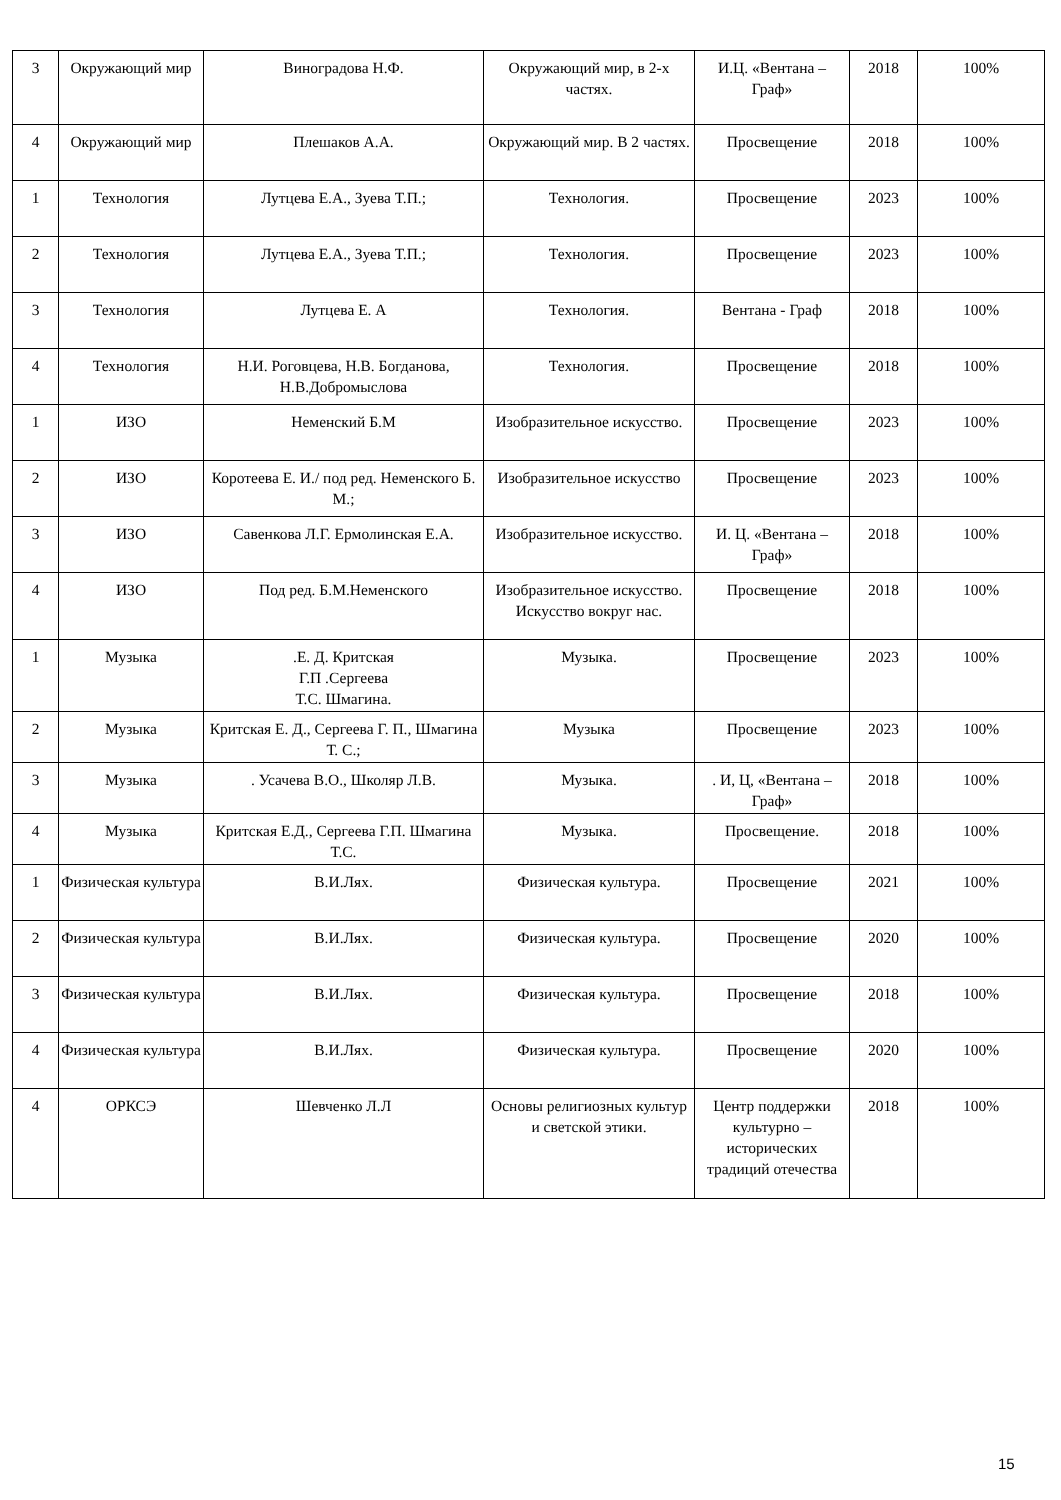| 3 | Окружающий мир | Виноградова Н.Ф. | Окружающий мир, в 2-х частях. | И.Ц. «Вентана – Граф» | 2018 | 100% |
| 4 | Окружающий мир | Плешаков А.А. | Окружающий мир. В 2 частях. | Просвещение | 2018 | 100% |
| 1 | Технология | Лутцева Е.А., Зуева Т.П.; | Технология. | Просвещение | 2023 | 100% |
| 2 | Технология | Лутцева Е.А., Зуева Т.П.; | Технология. | Просвещение | 2023 | 100% |
| 3 | Технология | Лутцева Е. А | Технология. | Вентана - Граф | 2018 | 100% |
| 4 | Технология | Н.И. Роговцева, Н.В. Богданова, Н.В.Добромыслова | Технология. | Просвещение | 2018 | 100% |
| 1 | ИЗО | Неменский Б.М | Изобразительное искусство. | Просвещение | 2023 | 100% |
| 2 | ИЗО | Коротеева Е. И./ под ред. Неменского Б. М.; | Изобразительное искусство | Просвещение | 2023 | 100% |
| 3 | ИЗО | Савенкова Л.Г. Ермолинская Е.А. | Изобразительное искусство. | И. Ц. «Вентана – Граф» | 2018 | 100% |
| 4 | ИЗО | Под ред. Б.М.Неменского | Изобразительное искусство. Искусство вокруг нас. | Просвещение | 2018 | 100% |
| 1 | Музыка | .Е. Д. Критская Г.П .Сергеева Т.С. Шмагина. | Музыка. | Просвещение | 2023 | 100% |
| 2 | Музыка | Критская Е. Д., Сергеева Г. П., Шмагина Т. С.; | Музыка | Просвещение | 2023 | 100% |
| 3 | Музыка | . Усачева В.О., Школяр Л.В. | Музыка. | . И, Ц, «Вентана – Граф» | 2018 | 100% |
| 4 | Музыка | Критская Е.Д., Сергеева Г.П. Шмагина Т.С. | Музыка. | Просвещение. | 2018 | 100% |
| 1 | Физическая культура | В.И.Лях. | Физическая культура. | Просвещение | 2021 | 100% |
| 2 | Физическая культура | В.И.Лях. | Физическая культура. | Просвещение | 2020 | 100% |
| 3 | Физическая культура | В.И.Лях. | Физическая культура. | Просвещение | 2018 | 100% |
| 4 | Физическая культура | В.И.Лях. | Физическая культура. | Просвещение | 2020 | 100% |
| 4 | ОРКСЭ | Шевченко Л.Л | Основы религиозных культур и светской этики. | Центр поддержки культурно – исторических традиций отечества | 2018 | 100% |
15